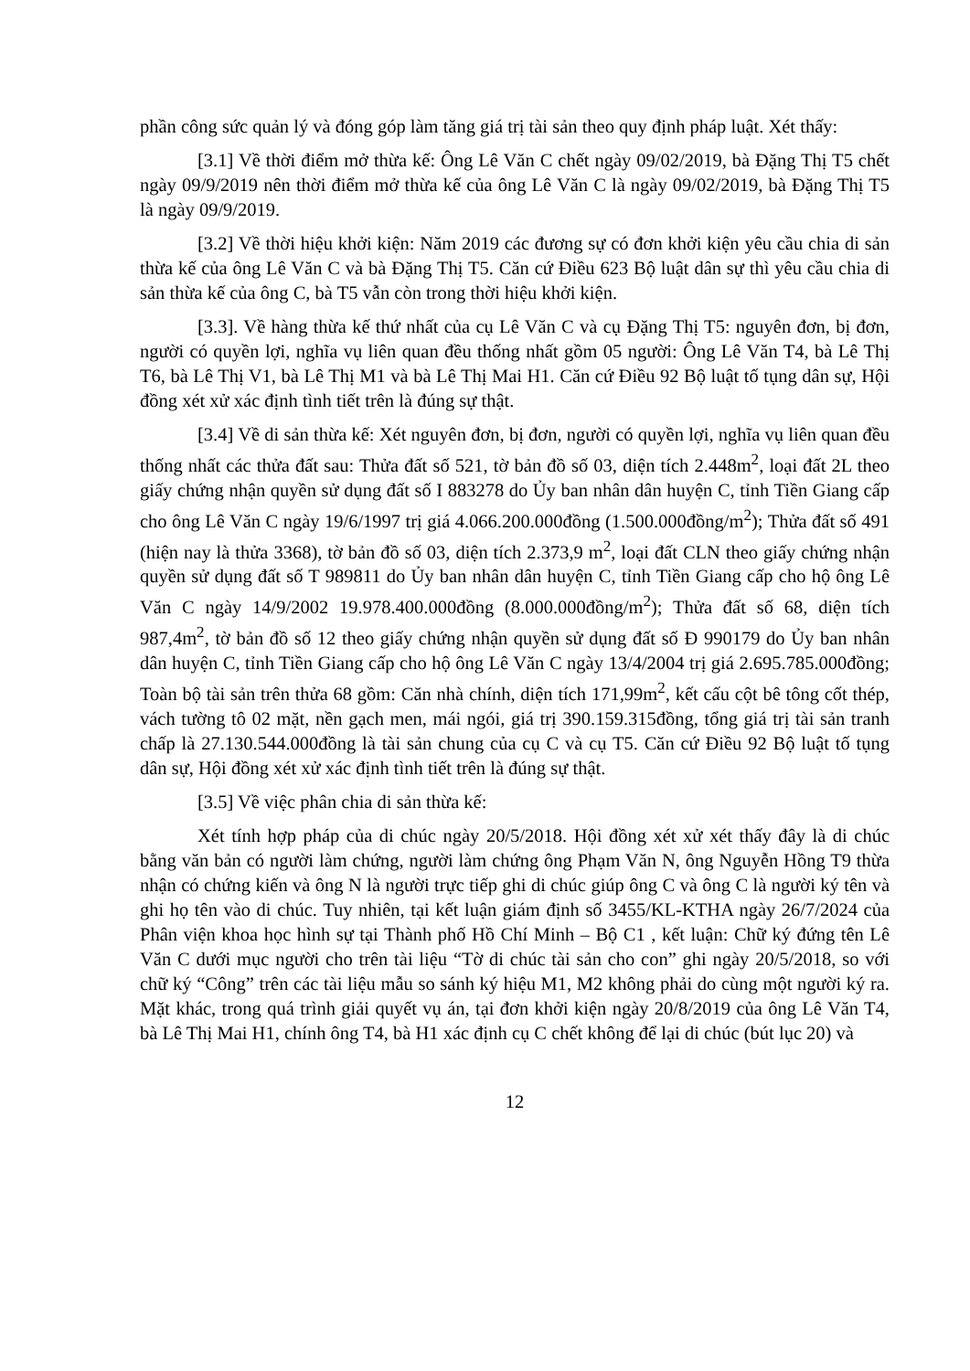phần công sức quản lý và đóng góp làm tăng giá trị tài sản theo quy định pháp luật. Xét thấy:
[3.1] Về thời điểm mở thừa kế: Ông Lê Văn C chết ngày 09/02/2019, bà Đặng Thị T5 chết ngày 09/9/2019 nên thời điểm mở thừa kế của ông Lê Văn C là ngày 09/02/2019, bà Đặng Thị T5 là ngày 09/9/2019.
[3.2] Về thời hiệu khởi kiện: Năm 2019 các đương sự có đơn khởi kiện yêu cầu chia di sản thừa kế của ông Lê Văn C và bà Đặng Thị T5. Căn cứ Điều 623 Bộ luật dân sự thì yêu cầu chia di sản thừa kế của ông C, bà T5 vẫn còn trong thời hiệu khởi kiện.
[3.3]. Về hàng thừa kế thứ nhất của cụ Lê Văn C và cụ Đặng Thị T5: nguyên đơn, bị đơn, người có quyền lợi, nghĩa vụ liên quan đều thống nhất gồm 05 người: Ông Lê Văn T4, bà Lê Thị T6, bà Lê Thị V1, bà Lê Thị M1 và bà Lê Thị Mai H1. Căn cứ Điều 92 Bộ luật tố tụng dân sự, Hội đồng xét xử xác định tình tiết trên là đúng sự thật.
[3.4] Về di sản thừa kế: Xét nguyên đơn, bị đơn, người có quyền lợi, nghĩa vụ liên quan đều thống nhất các thửa đất sau: Thửa đất số 521, tờ bản đồ số 03, diện tích 2.448m<sup>2</sup>, loại đất 2L theo giấy chứng nhận quyền sử dụng đất số I 883278 do Ủy ban nhân dân huyện C, tỉnh Tiền Giang cấp cho ông Lê Văn C ngày 19/6/1997 trị giá 4.066.200.000đồng (1.500.000đồng/m<sup>2</sup>); Thửa đất số 491 (hiện nay là thửa 3368), tờ bản đồ số 03, diện tích 2.373,9 m<sup>2</sup>, loại đất CLN theo giấy chứng nhận quyền sử dụng đất số T 989811 do Ủy ban nhân dân huyện C, tỉnh Tiền Giang cấp cho hộ ông Lê Văn C ngày 14/9/2002 19.978.400.000đồng (8.000.000đồng/m<sup>2</sup>); Thửa đất số 68, diện tích 987,4m<sup>2</sup>, tờ bản đồ số 12 theo giấy chứng nhận quyền sử dụng đất số Đ 990179 do Ủy ban nhân dân huyện C, tỉnh Tiền Giang cấp cho hộ ông Lê Văn C ngày 13/4/2004 trị giá 2.695.785.000đồng; Toàn bộ tài sản trên thửa 68 gồm: Căn nhà chính, diện tích 171,99m<sup>2</sup>, kết cấu cột bê tông cốt thép, vách tường tô 02 mặt, nền gạch men, mái ngói, giá trị 390.159.315đồng, tổng giá trị tài sản tranh chấp là 27.130.544.000đồng là tài sản chung của cụ C và cụ T5. Căn cứ Điều 92 Bộ luật tố tụng dân sự, Hội đồng xét xử xác định tình tiết trên là đúng sự thật.
[3.5] Về việc phân chia di sản thừa kế:
Xét tính hợp pháp của di chúc ngày 20/5/2018. Hội đồng xét xử xét thấy đây là di chúc bằng văn bản có người làm chứng, người làm chứng ông Phạm Văn N, ông Nguyễn Hồng T9 thừa nhận có chứng kiến và ông N là người trực tiếp ghi di chúc giúp ông C và ông C là người ký tên và ghi họ tên vào di chúc. Tuy nhiên, tại kết luận giám định số 3455/KL-KTHA ngày 26/7/2024 của Phân viện khoa học hình sự tại Thành phố Hồ Chí Minh – Bộ C1 , kết luận: Chữ ký đứng tên Lê Văn C dưới mục người cho trên tài liệu “Tờ di chúc tài sản cho con” ghi ngày 20/5/2018, so với chữ ký “Công” trên các tài liệu mẫu so sánh ký hiệu M1, M2 không phải do cùng một người ký ra. Mặt khác, trong quá trình giải quyết vụ án, tại đơn khởi kiện ngày 20/8/2019 của ông Lê Văn T4, bà Lê Thị Mai H1, chính ông T4, bà H1 xác định cụ C chết không để lại di chúc (bút lục 20) và
12